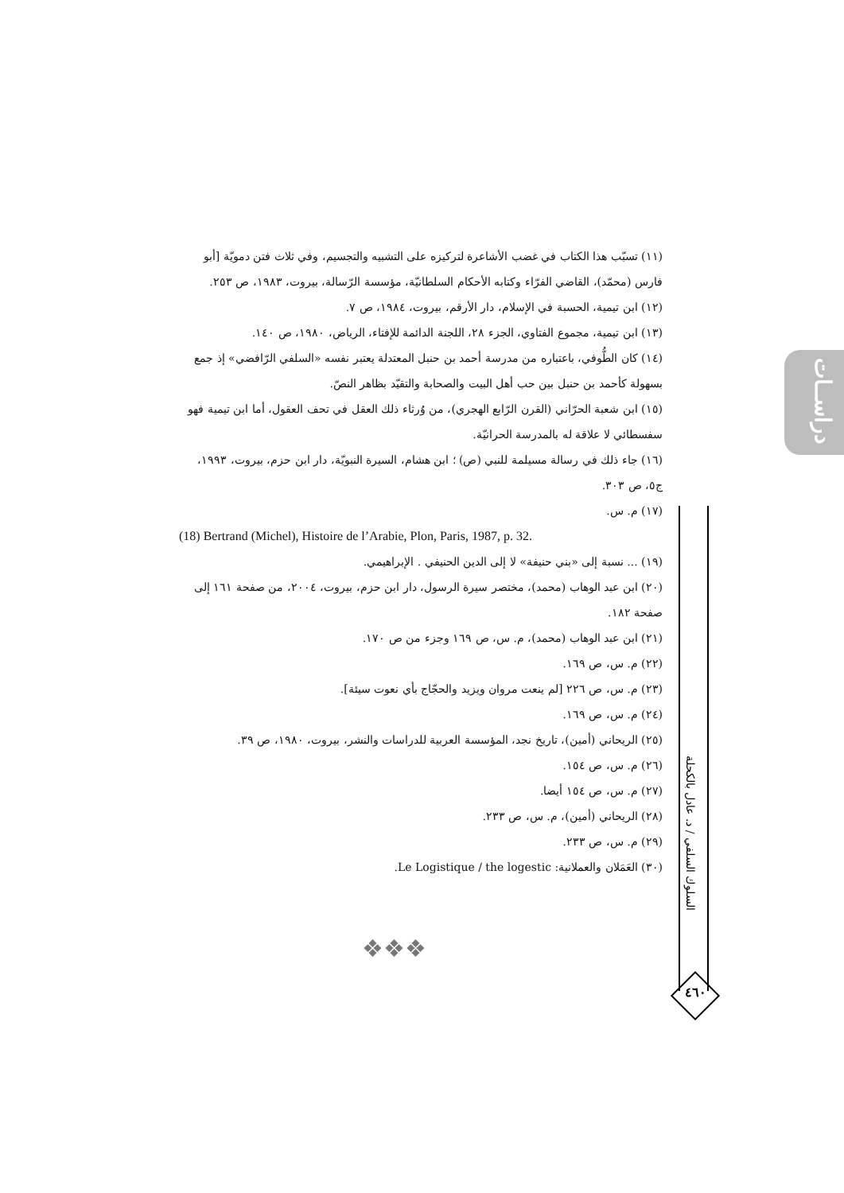دراســات
السلوك السلفي / د. عادل بالكحلة
٤٦٠
(١١) تسبّب هذا الكتاب في غضب الأشاعرة لتركيزه على التشبيه والتجسيم، وفي ثلاث فتن دمويّة [أبو فارس (محمّد)، القاضي الفرّاء وكتابه الأحكام السلطانيّة، مؤسسة الرّسالة، بيروت، ١٩٨٣، ص ٢٥٣.
(١٢) ابن تيمية، الحسبة في الإسلام، دار الأرقم، بيروت، ١٩٨٤، ص ٧.
(١٣) ابن تيمية، مجموع الفتاوي، الجزء ٢٨، اللجنة الدائمة للإفتاء، الرياض، ١٩٨٠، ص ١٤٠.
(١٤) كان الطُّوفي، باعتباره من مدرسة أحمد بن حنبل المعتدلة يعتبر نفسه «السلفي الرّافضي» إذ جمع بسهولة كأحمد بن حنبل بين حب أهل البيت والصحابة والتقيّد بظاهر النصّ.
(١٥) ابن شعبة الحرّاني (القرن الرّابع الهجري)، من وُرثاء ذلك العقل في تحف العقول، أما ابن تيمية فهو سفسطائي لا علاقة له بالمدرسة الحرانيّة.
(١٦) جاء ذلك في رسالة مسيلمة للنبي (ص) ؛ ابن هشام، السيرة النبويّة، دار ابن حزم، بيروت، ١٩٩٣، ج٥، ص ٣٠٣.
(١٧) م. س.
(18) Bertrand (Michel), Histoire de l’Arabie, Plon, Paris, 1987, p. 32.
(١٩) ... نسبة إلى «بني حنيفة» لا إلى الدين الحنيفي . الإبراهيمي.
(٢٠) ابن عبد الوهاب (محمد)، مختصر سيرة الرسول، دار ابن حزم، بيروت، ٢٠٠٤، من صفحة ١٦١ إلى صفحة ١٨٢.
(٢١) ابن عبد الوهاب (محمد)، م. س، ص ١٦٩ وجزء من ص ١٧٠.
(٢٢) م. س، ص ١٦٩.
(٢٣) م. س، ص ٢٢٦ [لم ينعت مروان ويزيد والحجّاج بأي نعوت سيئة].
(٢٤) م. س، ص ١٦٩.
(٢٥) الريحاني (أمين)، تاريخ نجد، المؤسسة العربية للدراسات والنشر، بيروت، ١٩٨٠، ص ٣٩.
(٢٦) م. س، ص ١٥٤.
(٢٧) م. س، ص ١٥٤ أيضا.
(٢٨) الريحاني (أمين)، م. س، ص ٢٣٣.
(٢٩) م. س، ص ٢٣٣.
(٣٠) العَمَلان والعملانية: Le Logistique / the logestic.
❖❖❖